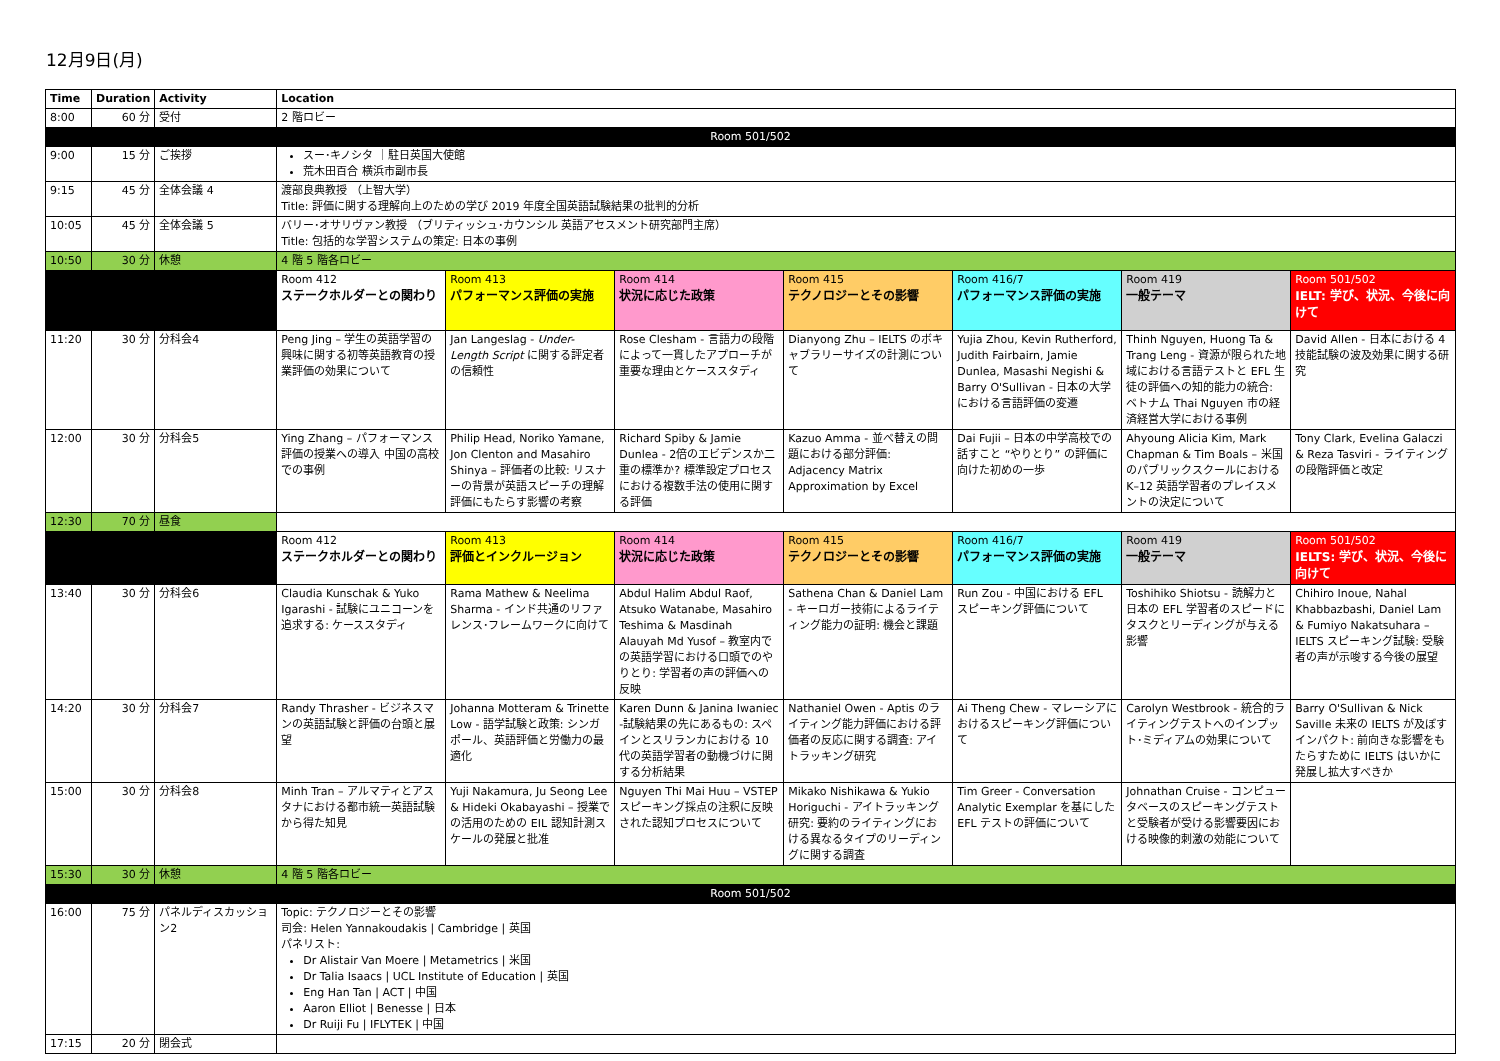12月9日(月)
| Time | Duration | Activity | Location | | | | | | |
| --- | --- | --- | --- | --- | --- | --- | --- | --- | --- |
| 8:00 | 60 分 | 受付 | 2 階ロビー | | | | | | |
| Room 501/502 | | | | | | | | | |
| 9:00 | 15 分 | ご挨拶 | スー･キノシタ ｜駐日英国大使館 荒木田百合 横浜市副市長 | | | | | | |
| 9:15 | 45 分 | 全体会議 4 | 渡部良典教授 （上智大学） Title: 評価に関する理解向上のための学び 2019 年度全国英語試験結果の批判的分析 | | | | | | |
| 10:05 | 45 分 | 全体会議 5 | バリー･オサリヴァン教授 （ブリティッシュ･カウンシル 英語アセスメント研究部門主席） Title: 包括的な学習システムの策定: 日本の事例 | | | | | | |
| 10:50 | 30 分 | 休憩 | 4 階 5 階各ロビー | | | | | | |
| | | | Room 412 ステークホルダーとの関わり | Room 413 パフォーマンス評価の実施 | Room 414 状況に応じた政策 | Room 415 テクノロジーとその影響 | Room 416/7 パフォーマンス評価の実施 | Room 419 一般テーマ | Room 501/502 IELT: 学び、状況、今後に向けて |
| 11:20 | 30 分 | 分科会4 | Peng Jing – 学生の英語学習の興味に関する初等英語教育の授業評価の効果について | Jan Langeslag - Under-Length Script に関する評定者の信頼性 | Rose Clesham - 言語力の段階によって一貫したアプローチが重要な理由とケーススタディ | Dianyong Zhu – IELTS のボキャブラリーサイズの計測について | Yujia Zhou, Kevin Rutherford, Judith Fairbairn, Jamie Dunlea, Masashi Negishi & Barry O'Sullivan - 日本の大学における言語評価の変遷 | Thinh Nguyen, Huong Ta & Trang Leng - 資源が限られた地域における言語テストと EFL 生徒の評価への知的能力の統合: ベトナム Thai Nguyen 市の経済経営大学における事例 | David Allen - 日本における 4 技能試験の波及効果に関する研究 |
| 12:00 | 30 分 | 分科会5 | Ying Zhang – パフォーマンス評価の授業への導入 中国の高校での事例 | Philip Head, Noriko Yamane, Jon Clenton and Masahiro Shinya – 評価者の比較: リスナーの背景が英語スピーチの理解評価にもたらす影響の考察 | Richard Spiby & Jamie Dunlea - 2倍のエビデンスか二重の標準か? 標準設定プロセスにおける複数手法の使用に関する評価 | Kazuo Amma - 並べ替えの問題における部分評価: Adjacency Matrix Approximation by Excel | Dai Fujii – 日本の中学高校での話すこと “やりとり” の評価に向けた初めの一歩 | Ahyoung Alicia Kim, Mark Chapman & Tim Boals – 米国のパブリックスクールにおける K–12 英語学習者のプレイスメントの決定について | Tony Clark, Evelina Galaczi & Reza Tasviri - ライティングの段階評価と改定 |
| 12:30 | 70 分 | 昼食 | | | | | | | |
| | | | Room 412 ステークホルダーとの関わり | Room 413 評価とインクルージョン | Room 414 状況に応じた政策 | Room 415 テクノロジーとその影響 | Room 416/7 パフォーマンス評価の実施 | Room 419 一般テーマ | Room 501/502 IELTS: 学び、状況、今後に向けて |
| 13:40 | 30 分 | 分科会6 | Claudia Kunschak & Yuko Igarashi - 試験にユニコーンを追求する: ケーススタディ | Rama Mathew & Neelima Sharma - インド共通のリファレンス･フレームワークに向けて | Abdul Halim Abdul Raof, Atsuko Watanabe, Masahiro Teshima & Masdinah Alauyah Md Yusof – 教室内での英語学習における口頭でのやりとり: 学習者の声の評価への反映 | Sathena Chan & Daniel Lam - キーロガー技術によるライティング能力の証明: 機会と課題 | Run Zou - 中国における EFL スピーキング評価について | Toshihiko Shiotsu - 読解力と日本の EFL 学習者のスピードにタスクとリーディングが与える影響 | Chihiro Inoue, Nahal Khabbazbashi, Daniel Lam & Fumiyo Nakatsuhara – IELTS スピーキング試験: 受験者の声が示唆する今後の展望 |
| 14:20 | 30 分 | 分科会7 | Randy Thrasher - ビジネスマンの英語試験と評価の台頭と展望 | Johanna Motteram & Trinette Low - 語学試験と政策: シンガポール、英語評価と労働力の最適化 | Karen Dunn & Janina Iwaniec -試験結果の先にあるもの: スペインとスリランカにおける 10 代の英語学習者の動機づけに関する分析結果 | Nathaniel Owen - Aptis のライティング能力評価における評価者の反応に関する調査: アイトラッキング研究 | Ai Theng Chew - マレーシアにおけるスピーキング評価について | Carolyn Westbrook - 統合的ライティングテストへのインプット･ミディアムの効果について | Barry O'Sullivan & Nick Saville 未来の IELTS が及ぼすインパクト: 前向きな影響をもたらすために IELTS はいかに発展し拡大すべきか |
| 15:00 | 30 分 | 分科会8 | Minh Tran – アルマティとアスタナにおける都市統一英語試験から得た知見 | Yuji Nakamura, Ju Seong Lee & Hideki Okabayashi – 授業での活用のための EIL 認知計測スケールの発展と批准 | Nguyen Thi Mai Huu – VSTEP スピーキング採点の注釈に反映された認知プロセスについて | Mikako Nishikawa & Yukio Horiguchi - アイトラッキング研究: 要約のライティングにおける異なるタイプのリーディングに関する調査 | Tim Greer - Conversation Analytic Exemplar を基にした EFL テストの評価について | Johnathan Cruise - コンピュータベースのスピーキングテストと受験者が受ける影響要因における映像的刺激の効能について | |
| 15:30 | 30 分 | 休憩 | 4 階 5 階各ロビー | | | | | | |
| Room 501/502 | | | | | | | | | |
| 16:00 | 75 分 | パネルディスカッション2 | Topic: テクノロジーとその影響 司会: Helen Yannakoudakis / Cambridge / 英国 パネリスト: Dr Alistair Van Moere / Metametrics / 米国 Dr Talia Isaacs / UCL Institute of Education / 英国 Eng Han Tan / ACT / 中国 Aaron Elliot / Benesse / 日本 Dr Ruiji Fu / IFLYTEK / 中国 | | | | | | |
| 17:15 | 20 分 | 閉会式 | | | | | | | |